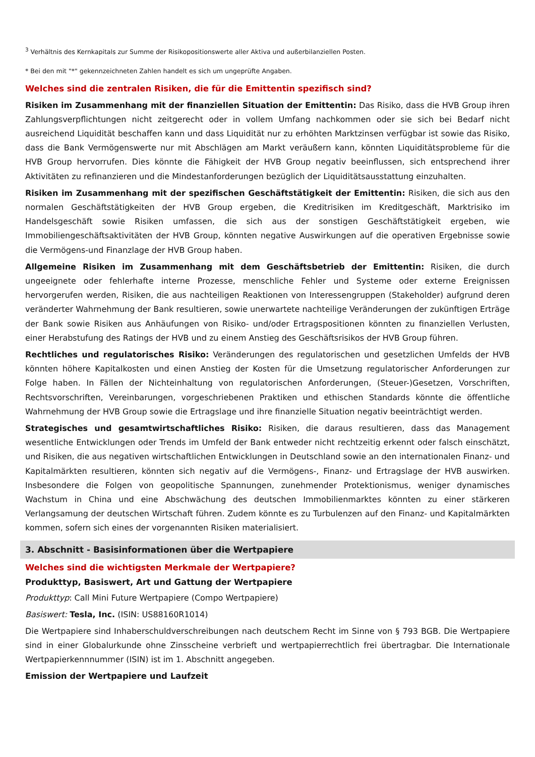<sup>3</sup> Verhältnis des Kernkapitals zur Summe der Risikopositionswerte aller Aktiva und außerbilanziellen Posten.
* Bei den mit "*" gekennzeichneten Zahlen handelt es sich um ungeprüfte Angaben.
Welches sind die zentralen Risiken, die für die Emittentin spezifisch sind?
Risiken im Zusammenhang mit der finanziellen Situation der Emittentin: Das Risiko, dass die HVB Group ihren Zahlungsverpflichtungen nicht zeitgerecht oder in vollem Umfang nachkommen oder sie sich bei Bedarf nicht ausreichend Liquidität beschaffen kann und dass Liquidität nur zu erhöhten Marktzinsen verfügbar ist sowie das Risiko, dass die Bank Vermögenswerte nur mit Abschlägen am Markt veräußern kann, könnten Liquiditätsprobleme für die HVB Group hervorrufen. Dies könnte die Fähigkeit der HVB Group negativ beeinflussen, sich entsprechend ihrer Aktivitäten zu refinanzieren und die Mindestanforderungen bezüglich der Liquiditätsausstattung einzuhalten.
Risiken im Zusammenhang mit der spezifischen Geschäftstätigkeit der Emittentin: Risiken, die sich aus den normalen Geschäftstätigkeiten der HVB Group ergeben, die Kreditrisiken im Kreditgeschäft, Marktrisiko im Handelsgeschäft sowie Risiken umfassen, die sich aus der sonstigen Geschäftstätigkeit ergeben, wie Immobiliengeschäftsaktivitäten der HVB Group, könnten negative Auswirkungen auf die operativen Ergebnisse sowie die Vermögens-und Finanzlage der HVB Group haben.
Allgemeine Risiken im Zusammenhang mit dem Geschäftsbetrieb der Emittentin: Risiken, die durch ungeeignete oder fehlerhafte interne Prozesse, menschliche Fehler und Systeme oder externe Ereignissen hervorgerufen werden, Risiken, die aus nachteiligen Reaktionen von Interessengruppen (Stakeholder) aufgrund deren veränderter Wahrnehmung der Bank resultieren, sowie unerwartete nachteilige Veränderungen der zukünftigen Erträge der Bank sowie Risiken aus Anhäufungen von Risiko- und/oder Ertragspositionen könnten zu finanziellen Verlusten, einer Herabstufung des Ratings der HVB und zu einem Anstieg des Geschäftsrisikos der HVB Group führen.
Rechtliches und regulatorisches Risiko: Veränderungen des regulatorischen und gesetzlichen Umfelds der HVB könnten höhere Kapitalkosten und einen Anstieg der Kosten für die Umsetzung regulatorischer Anforderungen zur Folge haben. In Fällen der Nichteinhaltung von regulatorischen Anforderungen, (Steuer-)Gesetzen, Vorschriften, Rechtsvorschriften, Vereinbarungen, vorgeschriebenen Praktiken und ethischen Standards könnte die öffentliche Wahrnehmung der HVB Group sowie die Ertragslage und ihre finanzielle Situation negativ beeinträchtigt werden.
Strategisches und gesamtwirtschaftliches Risiko: Risiken, die daraus resultieren, dass das Management wesentliche Entwicklungen oder Trends im Umfeld der Bank entweder nicht rechtzeitig erkennt oder falsch einschätzt, und Risiken, die aus negativen wirtschaftlichen Entwicklungen in Deutschland sowie an den internationalen Finanz- und Kapitalmärkten resultieren, könnten sich negativ auf die Vermögens-, Finanz- und Ertragslage der HVB auswirken. Insbesondere die Folgen von geopolitische Spannungen, zunehmender Protektionismus, weniger dynamisches Wachstum in China und eine Abschwächung des deutschen Immobilienmarktes könnten zu einer stärkeren Verlangsamung der deutschen Wirtschaft führen. Zudem könnte es zu Turbulenzen auf den Finanz- und Kapitalmärkten kommen, sofern sich eines der vorgenannten Risiken materialisiert.
3. Abschnitt - Basisinformationen über die Wertpapiere
Welches sind die wichtigsten Merkmale der Wertpapiere?
Produkttyp, Basiswert, Art und Gattung der Wertpapiere
Produkttyp: Call Mini Future Wertpapiere (Compo Wertpapiere)
Basiswert: Tesla, Inc. (ISIN: US88160R1014)
Die Wertpapiere sind Inhaberschuldverschreibungen nach deutschem Recht im Sinne von § 793 BGB. Die Wertpapiere sind in einer Globalurkunde ohne Zinsscheine verbrieft und wertpapierrechtlich frei übertragbar. Die Internationale Wertpapierkennnummer (ISIN) ist im 1. Abschnitt angegeben.
Emission der Wertpapiere und Laufzeit